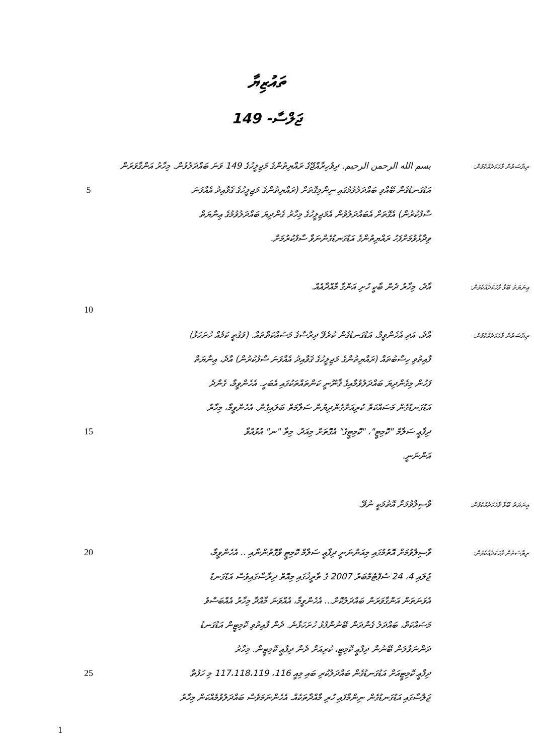ތައުޒިޔާ
ޖަލްސާ- 149
ރިޔާސަތުން ވާހަކަދެއްކެވުން:
بسم الله الرحمن الرحيم. ދިވެހިރާއްޖޭގެ ރައްޔިތުންގެ މަޖިލީހުގެ 149 ވަނަ ބައްދަލުވުން. މިހާރު އަންގާވަރަން
އަޑުގަނޑުގެން ބޭއްވި ބައްދަލުވުމުގައި ނިންމިގޮތަށް (ރައްޔިތުންގެ މަޖިލީހުގެ ޤަވާއިދު އެއްވަނަ
5
ސާފުކުރުން) އެގޮތަށް އެބައްދަލުވުން އެމަޖިލީހުގެ މިހާރު ގެންދިޔަ ބައްދަލުވުމުގެ ޢިނާޔަތް
ވިދާޅުވުމަށްފަހު ރައްޔިތުންގެ އަޑުގަނޑުގެންނަވާ ސާފުކުރުމަށް.
ޢިނަޔަތު ބޫޅާ ވާހަކަދެއްކެވުން:
އާދެ، މިހާރު ދެން ބާކީ ހުށި އަންގާ މާއްދާއެއް.
10
ރިޔާސަތުން ވާހަކަދެއްކެވުން:
އާދެ، އަދި އެހެންވީމާ، އަޑުގަނޑުގެން ކުރެވޭ ދިރާސާގެ މަސައްކަތްތައް. (ވަގުތީ ކަމެއް ހުށަހަޅާ)
ފާއިތުވި ހިސާބުތައް (ރައްޔިތުންގެ މަޖިލީހުގެ ޤަވާއިދު އެއްވަނަ ސާފުކުރުން) އާދެ، ޢިނާޔަތް
ފަހުން މިގެންދިޔަ ބައްދަލުވުމާއިގެ ޤާނޫނީ ކަންތައްތަކުގައި އެބަހީ. އެހެންވީމާ، ގެންދެ
އަޑުގަނޑުގެން މަސައްކަތް ކުރިއަށްގެންދިޔުން ސަލާމަތް ބަލައިގެން. އެހެންވީމާ، މިހާރު
ދިފާޢީ ސަލާމް "ކޮމިޓީ"، "ކޮމިޓީގެ" އެގޮތަށް މިއަދު. މިތާ "ނ" އުޅުއްވާ
15
އަންނަނީ.
ޢިނަޔަތު ބޫޅާ ވާހަކަދެއްކެވުން:
ވާސިލްވުމަށް އޮތުމަކީ ނުވޭ.
ރިޔާސަތުން ވާހަކަދެއްކެވުން:
ވާސިލްވުމަށް އޮތުމުގައި މިއަންނަނީ ދިފާޢީ ސަލާމް ކޮމިޓީ ވާގޮތުންނާއި .. އެހެންވީމާ،
20
ޖުލައި 4، 24 ސެޕްޓެމްބަރު 2007 ގެ ތާރީޚުގައި މިއޮތް ދިރާސާގައިވެސް އަޑުގަނޑު
އެވަނަތަން އަންގާވަރަން ބައްދަލުކޮށް... އެހެންވީމާ، އެއްވަނަ މާއްދާ މިހާރު އެއްބަސްވެ
މަސައްކަތް، ބައްދަލު ގެންދަން ބޭނުންފުޅު ހުށަހަޅާނެ. ދެން ފާއިތުވި ކޮމިޓީން އަޑުގަނޑު
ދަންނަވާލަން ބޭނުން ދިފާޢީ ކޮމިޓީ، ކުރިއަށް ދެން ދިފާޢީ ކޮމިޓީން. މިހާރު
ދިފާޢީ ކޮމިޓީއަށް އަޑުގަނޑުގެން ބައްދަލުކުރި ބައި މިއީ 116، 117،118،119 މި ހަފުތާ
25
ޖަލްސާގައި އަޑުގަނޑުގެން ނިންމާފައި ހުރި މާއްދާތަކެއް. އެހެންނަމަވެސް ބައްދަލުވުމެއްކަން މިހާރު
1